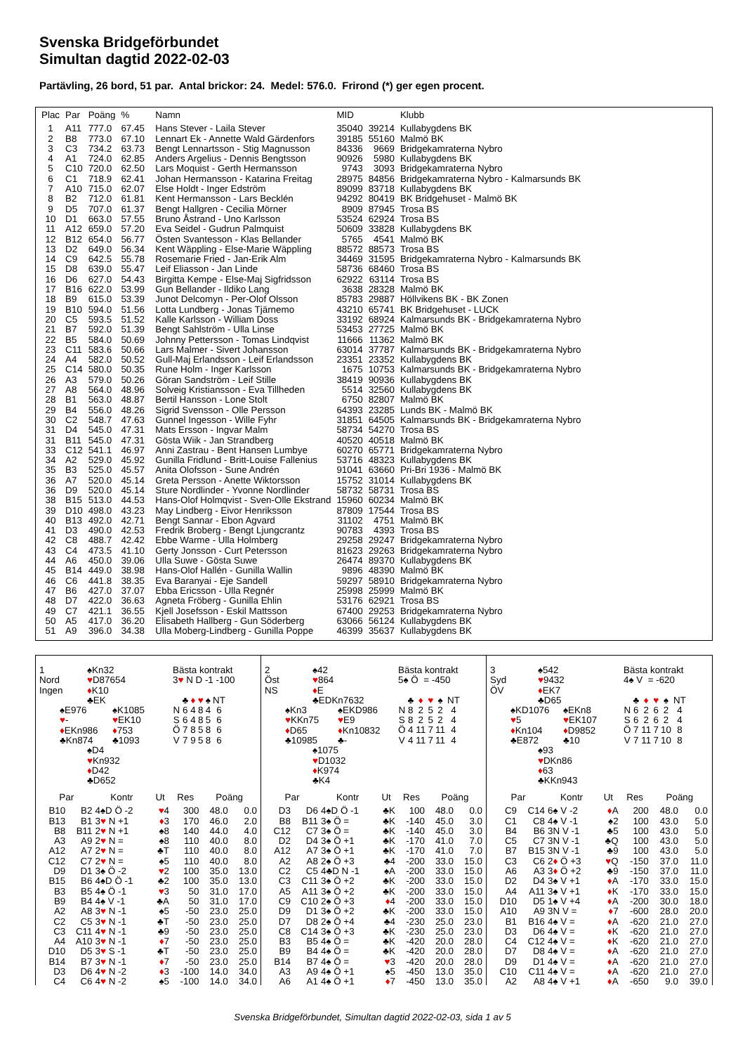Svenska Bridgeförbundet
Simultan dagtid 2022-02-03
Partävling, 26 bord, 51 par. Antal brickor: 24. Medel: 576.0. Frirond (*) ger egen procent.
| Plac | Par | Poäng | % | Namn | MID | | Klubb |
| --- | --- | --- | --- | --- | --- | --- | --- |
| 1 | A11 | 777.0 | 67.45 | Hans Stever - Laila Stever | 35040 | 39214 | Kullabygdens BK |
| 2 | B8 | 773.0 | 67.10 | Lennart Ek - Annette Wald Gärdenfors | 39185 | 55160 | Malmö BK |
| 3 | C3 | 734.2 | 63.73 | Bengt Lennartsson - Stig Magnusson | 84336 | 9669 | Bridgekamraterna Nybro |
| 4 | A1 | 724.0 | 62.85 | Anders Argelius - Dennis Bengtsson | 90926 | 5980 | Kullabygdens BK |
| 5 | C10 | 720.0 | 62.50 | Lars Moquist - Gerth Hermansson | 9743 | 3093 | Bridgekamraterna Nybro |
| 6 | C1 | 718.9 | 62.41 | Johan Hermansson - Katarina Freitag | 28975 | 84856 | Bridgekamraterna Nybro - Kalmarsunds BK |
| 7 | A10 | 715.0 | 62.07 | Else Holdt - Inger Edström | 89099 | 83718 | Kullabygdens BK |
| 8 | B2 | 712.0 | 61.81 | Kent Hermansson - Lars Becklén | 94292 | 80419 | BK Bridgehuset - Malmö BK |
| 9 | D5 | 707.0 | 61.37 | Bengt Hallgren - Cecilia Mörner | 8909 | 87945 | Trosa BS |
| 10 | D1 | 663.0 | 57.55 | Bruno Åstrand - Uno Karlsson | 53524 | 62924 | Trosa BS |
| 11 | A12 | 659.0 | 57.20 | Eva Seidel - Gudrun Palmquist | 50609 | 33828 | Kullabygdens BK |
| 12 | B12 | 654.0 | 56.77 | Östen Svantesson - Klas Bellander | 5765 | 4541 | Malmö BK |
| 13 | D2 | 649.0 | 56.34 | Kent Wäppling - Else-Marie Wäppling | 88572 | 88573 | Trosa BS |
| 14 | C9 | 642.5 | 55.78 | Rosemarie Fried - Jan-Erik Alm | 34469 | 31595 | Bridgekamraterna Nybro - Kalmarsunds BK |
| 15 | D8 | 639.0 | 55.47 | Leif Eliasson - Jan Linde | 58736 | 68460 | Trosa BS |
| 16 | D6 | 627.0 | 54.43 | Birgitta Kempe - Else-Maj Sigfridsson | 62922 | 63114 | Trosa BS |
| 17 | B16 | 622.0 | 53.99 | Gun Bellander - Ildiko Lang | 3638 | 28328 | Malmö BK |
| 18 | B9 | 615.0 | 53.39 | Junot Delcomyn - Per-Olof Olsson | 85783 | 29887 | Höllvikens BK - BK Zonen |
| 19 | B10 | 594.0 | 51.56 | Lotta Lundberg - Jonas Tjärnemo | 43210 | 65741 | BK Bridgehuset - LUCK |
| 20 | C5 | 593.5 | 51.52 | Kalle Karlsson - William Doss | 33192 | 68924 | Kalmarsunds BK - Bridgekamraterna Nybro |
| 21 | B7 | 592.0 | 51.39 | Bengt Sahlström - Ulla Linse | 53453 | 27725 | Malmö BK |
| 22 | B5 | 584.0 | 50.69 | Johnny Pettersson - Tomas Lindqvist | 11666 | 11362 | Malmö BK |
| 23 | C11 | 583.6 | 50.66 | Lars Malmer - Sivert Johansson | 63014 | 37787 | Kalmarsunds BK - Bridgekamraterna Nybro |
| 24 | A4 | 582.0 | 50.52 | Gull-Maj Erlandsson - Leif Erlandsson | 23351 | 23352 | Kullabygdens BK |
| 25 | C14 | 580.0 | 50.35 | Rune Holm - Inger Karlsson | 1675 | 10753 | Kalmarsunds BK - Bridgekamraterna Nybro |
| 26 | A3 | 579.0 | 50.26 | Göran Sandström - Leif Stille | 38419 | 90936 | Kullabygdens BK |
| 27 | A8 | 564.0 | 48.96 | Solveig Kristiansson - Eva Tillheden | 5514 | 32560 | Kullabygdens BK |
| 28 | B1 | 563.0 | 48.87 | Bertil Hansson - Lone Stolt | 6750 | 82807 | Malmö BK |
| 29 | B4 | 556.0 | 48.26 | Sigrid Svensson - Olle Persson | 64393 | 23285 | Lunds BK - Malmö BK |
| 30 | C2 | 548.7 | 47.63 | Gunnel Ingesson - Wille Fyhr | 31851 | 64505 | Kalmarsunds BK - Bridgekamraterna Nybro |
| 31 | D4 | 545.0 | 47.31 | Mats Ersson - Ingvar Malm | 58734 | 54270 | Trosa BS |
| 31 | B11 | 545.0 | 47.31 | Gösta Wiik - Jan Strandberg | 40520 | 40518 | Malmö BK |
| 33 | C12 | 541.1 | 46.97 | Anni Zastrau - Bent Hansen Lumbye | 60270 | 65771 | Bridgekamraterna Nybro |
| 34 | A2 | 529.0 | 45.92 | Gunilla Fridlund - Britt-Louise Fallenius | 53716 | 48323 | Kullabygdens BK |
| 35 | B3 | 525.0 | 45.57 | Anita Olofsson - Sune Andrén | 91041 | 63660 | Pri-Bri 1936 - Malmö BK |
| 36 | A7 | 520.0 | 45.14 | Greta Persson - Anette Wiktorsson | 15752 | 31014 | Kullabygdens BK |
| 36 | D9 | 520.0 | 45.14 | Sture Nordlinder - Yvonne Nordlinder | 58732 | 58731 | Trosa BS |
| 38 | B15 | 513.0 | 44.53 | Hans-Olof Holmqvist - Sven-Olle Ekstrand | 15960 | 60234 | Malmö BK |
| 39 | D10 | 498.0 | 43.23 | May Lindberg - Eivor Henriksson | 87809 | 17544 | Trosa BS |
| 40 | B13 | 492.0 | 42.71 | Bengt Sannar - Ebon Agvard | 31102 | 4751 | Malmö BK |
| 41 | D3 | 490.0 | 42.53 | Fredrik Broberg - Bengt Ljungcrantz | 90783 | 4393 | Trosa BS |
| 42 | C8 | 488.7 | 42.42 | Ebbe Warme - Ulla Holmberg | 29258 | 29247 | Bridgekamraterna Nybro |
| 43 | C4 | 473.5 | 41.10 | Gerty Jonsson - Curt Petersson | 81623 | 29263 | Bridgekamraterna Nybro |
| 44 | A6 | 450.0 | 39.06 | Ulla Suwe - Gösta Suwe | 26474 | 89370 | Kullabygdens BK |
| 45 | B14 | 449.0 | 38.98 | Hans-Olof Hallén - Gunilla Wallin | 9896 | 48390 | Malmö BK |
| 46 | C6 | 441.8 | 38.35 | Eva Baranyai - Eje Sandell | 59297 | 58910 | Bridgekamraterna Nybro |
| 47 | B6 | 427.0 | 37.07 | Ebba Ericsson - Ulla Regnér | 25998 | 25999 | Malmö BK |
| 48 | D7 | 422.0 | 36.63 | Agneta Fröberg - Gunilla Ehlin | 53176 | 62921 | Trosa BS |
| 49 | C7 | 421.1 | 36.55 | Kjell Josefsson - Eskil Mattsson | 67400 | 29253 | Bridgekamraterna Nybro |
| 50 | A5 | 417.0 | 36.20 | Elisabeth Hallberg - Gun Söderberg | 63066 | 56124 | Kullabygdens BK |
| 51 | A9 | 396.0 | 34.38 | Ulla Moberg-Lindberg - Gunilla Poppe | 46399 | 35637 | Kullabygdens BK |
1 ♠Kn32
Nord ♥D87654
Ingen ♦K10
♣EK
♠E976 ♠K1085
♥- ♥EK10
♦EKn986 ♦753
♣Kn874 ♣1093
♠D4
♥Kn932
♦D42
♣D652
Bästa kontrakt
3♥ N D -1 -100
| | ♣ | ♦ | ♥ | ♠ | NT |
| N | 6 | 4 | 8 | 4 | 6 |
| S | 6 | 4 | 8 | 5 | 6 |
| Ö | 7 | 8 | 5 | 8 | 6 |
| V | 7 | 9 | 5 | 8 | 6 |
| Par | | Kontr | Ut | Res | Poäng | |
| --- | --- | --- | --- | --- | --- | --- |
| B10 | B2 | 4♠D Ö -2 | ♥ 4 | 300 | 48.0 | 0.0 |
| B13 | B1 | 3 ♥ N +1 | ♦ 3 | 170 | 46.0 | 2.0 |
| B8 | B11 | 2 ♥ N +1 | ♠8 | 140 | 44.0 | 4.0 |
| A3 | A9 | 2 ♥ N = | ♠8 | 110 | 40.0 | 8.0 |
| A12 | A7 | 2 ♥ N = | ♣T | 110 | 40.0 | 8.0 |
| C12 | C7 | 2 ♥ N = | ♠5 | 110 | 40.0 | 8.0 |
| D9 | D1 | 3♠ Ö -2 | ♥ 2 | 100 | 35.0 | 13.0 |
| B15 | B6 | 4♠D Ö -1 | ♣2 | 100 | 35.0 | 13.0 |
| B3 | B5 | 4♠ Ö -1 | ♥ 3 | 50 | 31.0 | 17.0 |
| B9 | B4 | 4♠ V -1 | ♣A | 50 | 31.0 | 17.0 |
| A2 | A8 | 3 ♥ N -1 | ♠5 | -50 | 23.0 | 25.0 |
| C2 | C5 | 3 ♥ N -1 | ♣T | -50 | 23.0 | 25.0 |
| C3 | C11 | 4 ♥ N -1 | ♣9 | -50 | 23.0 | 25.0 |
| A4 | A10 | 3 ♥ N -1 | ♦ 7 | -50 | 23.0 | 25.0 |
| D10 | D5 | 3 ♥ S -1 | ♣T | -50 | 23.0 | 25.0 |
| B14 | B7 | 3 ♥ N -1 | ♦ 7 | -50 | 23.0 | 25.0 |
| D3 | D6 | 4 ♥ N -2 | ♦ 3 | -100 | 14.0 | 34.0 |
| C4 | C6 | 4 ♥ N -2 | ♠5 | -100 | 14.0 | 34.0 |
2 ♠42
Öst ♥864
NS ♦E
♣EDKn7632
♠Kn3 ♠EKD986
♥KKn75 ♥E9
♦D65 ♦Kn10832
♣10985 ♣-
♠1075
♥D1032
♦K974
♣K4
Bästa kontrakt
5♠ Ö = -450
| | ♣ | ♦ | ♥ | ♠ | NT |
| N | 8 | 2 | 5 | 2 | 4 |
| S | 8 | 2 | 5 | 2 | 4 |
| Ö | 4 | 11 | 7 | 11 | 4 |
| V | 4 | 11 | 7 | 11 | 4 |
| Par | | Kontr | Ut | Res | Poäng | |
| --- | --- | --- | --- | --- | --- | --- |
| D3 | D6 | 4♠D Ö -1 | ♣K | 100 | 48.0 | 0.0 |
| B8 | B11 | 3♠ Ö = | ♣K | -140 | 45.0 | 3.0 |
| C12 | C7 | 3♠ Ö = | ♣K | -140 | 45.0 | 3.0 |
| D2 | D4 | 3♠ Ö +1 | ♣K | -170 | 41.0 | 7.0 |
| A12 | A7 | 3♠ Ö +1 | ♣K | -170 | 41.0 | 7.0 |
| A2 | A8 | 2♠ Ö +3 | ♣4 | -200 | 33.0 | 15.0 |
| C2 | C5 | 4♣D N -1 | ♠A | -200 | 33.0 | 15.0 |
| C3 | C11 | 3♠ Ö +2 | ♣K | -200 | 33.0 | 15.0 |
| A5 | A11 | 3♠ Ö +2 | ♣K | -200 | 33.0 | 15.0 |
| C9 | C10 | 2♠ Ö +3 | ♦ 4 | -200 | 33.0 | 15.0 |
| D9 | D1 | 3♠ Ö +2 | ♣K | -200 | 33.0 | 15.0 |
| D7 | D8 | 2♠ Ö +4 | ♣4 | -230 | 25.0 | 23.0 |
| C8 | C14 | 3♠ Ö +3 | ♣K | -230 | 25.0 | 23.0 |
| B3 | B5 | 4♠ Ö = | ♣K | -420 | 20.0 | 28.0 |
| B9 | B4 | 4♠ Ö = | ♣K | -420 | 20.0 | 28.0 |
| B14 | B7 | 4♠ Ö = | ♥ 3 | -420 | 20.0 | 28.0 |
| A3 | A9 | 4♠ Ö +1 | ♠5 | -450 | 13.0 | 35.0 |
| A6 | A1 | 4♠ Ö +1 | ♦ 7 | -450 | 13.0 | 35.0 |
3 ♠542
Syd ♥9432
ÖV ♦EK7
♣D65
♠KD1076 ♠EKn8
♥5 ♥EK107
♦Kn104 ♦D9852
♣E872 ♣10
♠93
♥DKn86
♦63
♣KKn943
Bästa kontrakt
4♠ V = -620
| | ♣ | ♦ | ♥ | ♠ | NT |
| N | 6 | 2 | 6 | 2 | 4 |
| S | 6 | 2 | 6 | 2 | 4 |
| Ö | 7 | 11 | 7 | 10 | 8 |
| V | 7 | 11 | 7 | 10 | 8 |
| Par | | Kontr | Ut | Res | Poäng | |
| --- | --- | --- | --- | --- | --- | --- |
| C9 | C14 | 6♠ V -2 | ♦ A | 200 | 48.0 | 0.0 |
| C1 | C8 | 4♠ V -1 | ♠2 | 100 | 43.0 | 5.0 |
| B4 | B6 | 3N V -1 | ♣5 | 100 | 43.0 | 5.0 |
| C5 | C7 | 3N V -1 | ♣Q | 100 | 43.0 | 5.0 |
| B7 | B15 | 3N V -1 | ♣9 | 100 | 43.0 | 5.0 |
| C3 | C6 | 2 ♦ Ö +3 | ♥ Q | -150 | 37.0 | 11.0 |
| A6 | A3 | 3 ♦ Ö +2 | ♣9 | -150 | 37.0 | 11.0 |
| D2 | D4 | 3♠ V +1 | ♦ A | -170 | 33.0 | 15.0 |
| A4 | A11 | 3♠ V +1 | ♦ K | -170 | 33.0 | 15.0 |
| D10 | D5 | 1♠ V +4 | ♦ A | -200 | 30.0 | 18.0 |
| A10 | A9 | 3N V = | ♦ 7 | -600 | 28.0 | 20.0 |
| B1 | B16 | 4♠ V = | ♦ A | -620 | 21.0 | 27.0 |
| D3 | D6 | 4♠ V = | ♦ K | -620 | 21.0 | 27.0 |
| C4 | C12 | 4♠ V = | ♦ K | -620 | 21.0 | 27.0 |
| D7 | D8 | 4♠ V = | ♦ A | -620 | 21.0 | 27.0 |
| D9 | D1 | 4♠ V = | ♦ A | -620 | 21.0 | 27.0 |
| C10 | C11 | 4♠ V = | ♦ A | -620 | 21.0 | 27.0 |
| A2 | A8 | 4♠ V +1 | ♦ A | -650 | 9.0 | 39.0 |
Svenska Bridgeförbundet, Simultan dagtid 2022-02-03, sida 1 av 5